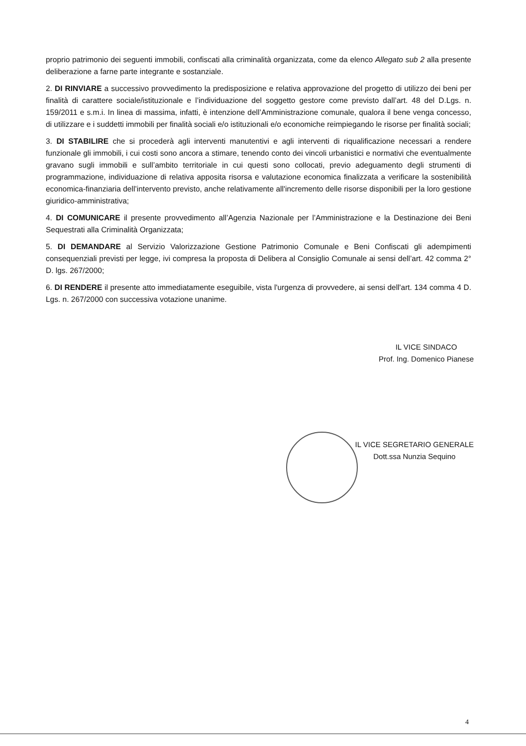proprio patrimonio dei seguenti immobili, confiscati alla criminalità organizzata, come da elenco Allegato sub 2 alla presente deliberazione a farne parte integrante e sostanziale.
2. DI RINVIARE a successivo provvedimento la predisposizione e relativa approvazione del progetto di utilizzo dei beni per finalità di carattere sociale/istituzionale e l’individuazione del soggetto gestore come previsto dall’art. 48 del D.Lgs. n. 159/2011 e s.m.i. In linea di massima, infatti, è intenzione dell’Amministrazione comunale, qualora il bene venga concesso, di utilizzare e i suddetti immobili per finalità sociali e/o istituzionali e/o economiche reimpiegando le risorse per finalità sociali;
3. DI STABILIRE che si procederà agli interventi manutentivi e agli interventi di riqualificazione necessari a rendere funzionale gli immobili, i cui costi sono ancora a stimare, tenendo conto dei vincoli urbanistici e normativi che eventualmente gravano sugli immobili e sull’ambito territoriale in cui questi sono collocati, previo adeguamento degli strumenti di programmazione, individuazione di relativa apposita risorsa e valutazione economica finalizzata a verificare la sostenibilità economica-finanziaria dell’intervento previsto, anche relativamente all'incremento delle risorse disponibili per la loro gestione giuridico-amministrativa;
4. DI COMUNICARE il presente provvedimento all’Agenzia Nazionale per l’Amministrazione e la Destinazione dei Beni Sequestrati alla Criminalità Organizzata;
5. DI DEMANDARE al Servizio Valorizzazione Gestione Patrimonio Comunale e Beni Confiscati gli adempimenti consequenziali previsti per legge, ivi compresa la proposta di Delibera al Consiglio Comunale ai sensi dell’art. 42 comma 2° D. lgs. 267/2000;
6. DI RENDERE il presente atto immediatamente eseguibile, vista l'urgenza di provvedere, ai sensi dell'art. 134 comma 4 D. Lgs. n. 267/2000 con successiva votazione unanime.
IL VICE SINDACO
Prof. Ing. Domenico Pianese
IL VICE SEGRETARIO GENERALE
Dott.ssa Nunzia Sequino
4